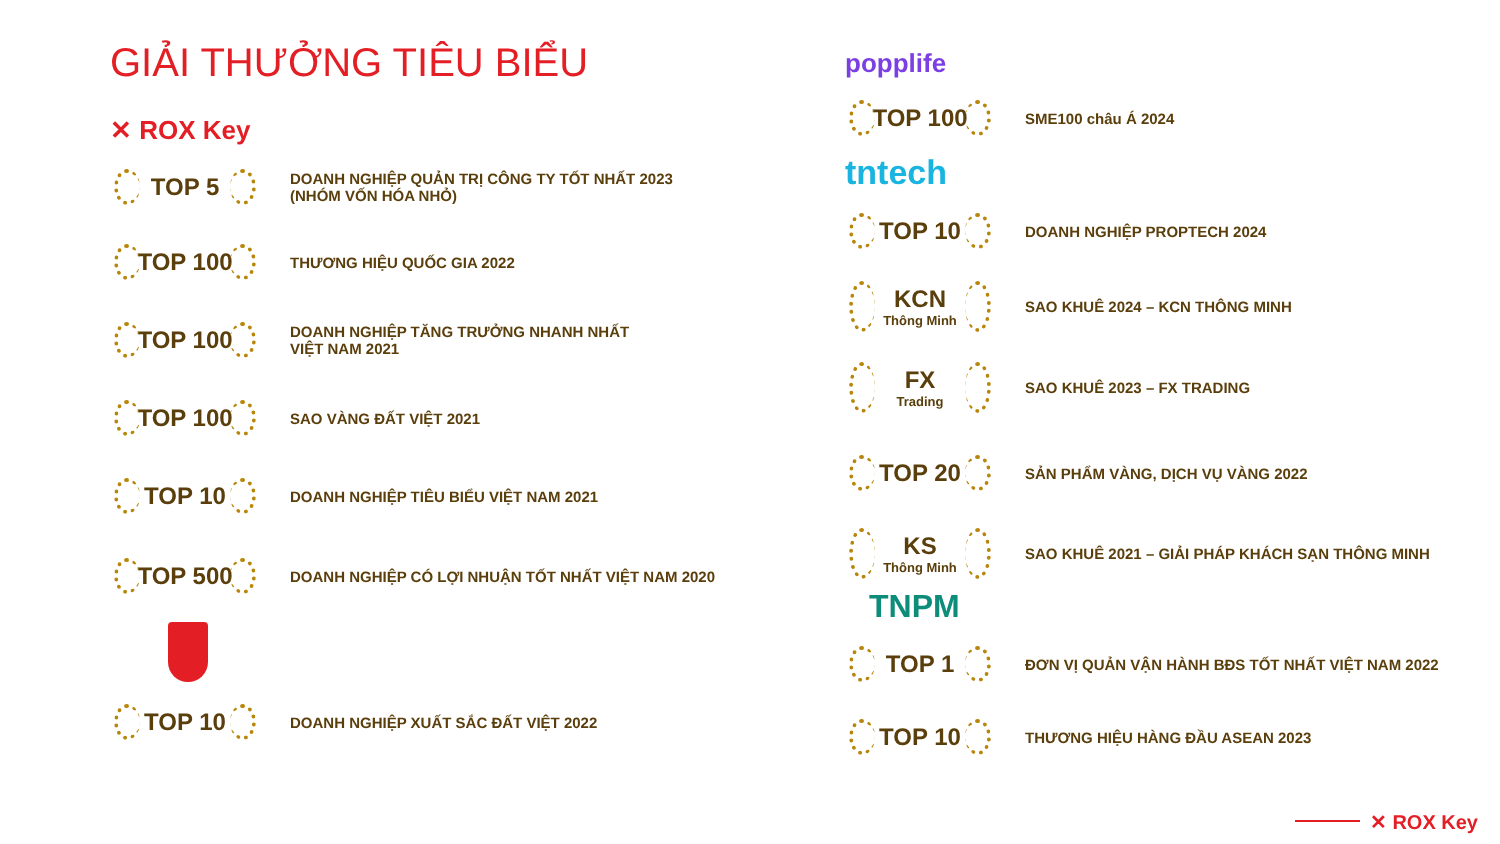GIẢI THƯỞNG TIÊU BIỂU
✕ ROX Key
TOP 5
DOANH NGHIỆP QUẢN TRỊ CÔNG TY TỐT NHẤT 2023
(NHÓM VỐN HÓA NHỎ)
TOP 100
THƯƠNG HIỆU QUỐC GIA 2022
TOP 100
DOANH NGHIỆP TĂNG TRƯỞNG NHANH NHẤT
VIỆT NAM 2021
TOP 100
SAO VÀNG ĐẤT VIỆT 2021
TOP 10
DOANH NGHIỆP TIÊU BIỂU VIỆT NAM 2021
TOP 500
DOANH NGHIỆP CÓ LỢI NHUẬN TỐT NHẤT VIỆT NAM 2020
TOP 10
DOANH NGHIỆP XUẤT SẮC ĐẤT VIỆT 2022
popplife
TOP 100
SME100 châu Á 2024
tntech
TOP 10
DOANH NGHIỆP PROPTECH 2024
KCN
Thông Minh
SAO KHUÊ 2024 – KCN THÔNG MINH
FX
Trading
SAO KHUÊ 2023 – FX TRADING
TOP 20
SẢN PHẨM VÀNG, DỊCH VỤ VÀNG 2022
KS
Thông Minh
SAO KHUÊ 2021 – GIẢI PHÁP KHÁCH SẠN THÔNG MINH
TNPM
TOP 1
ĐƠN VỊ QUẢN VẬN HÀNH BĐS TỐT NHẤT VIỆT NAM 2022
TOP 10
THƯƠNG HIỆU HÀNG ĐẦU ASEAN 2023
✕ ROX Key